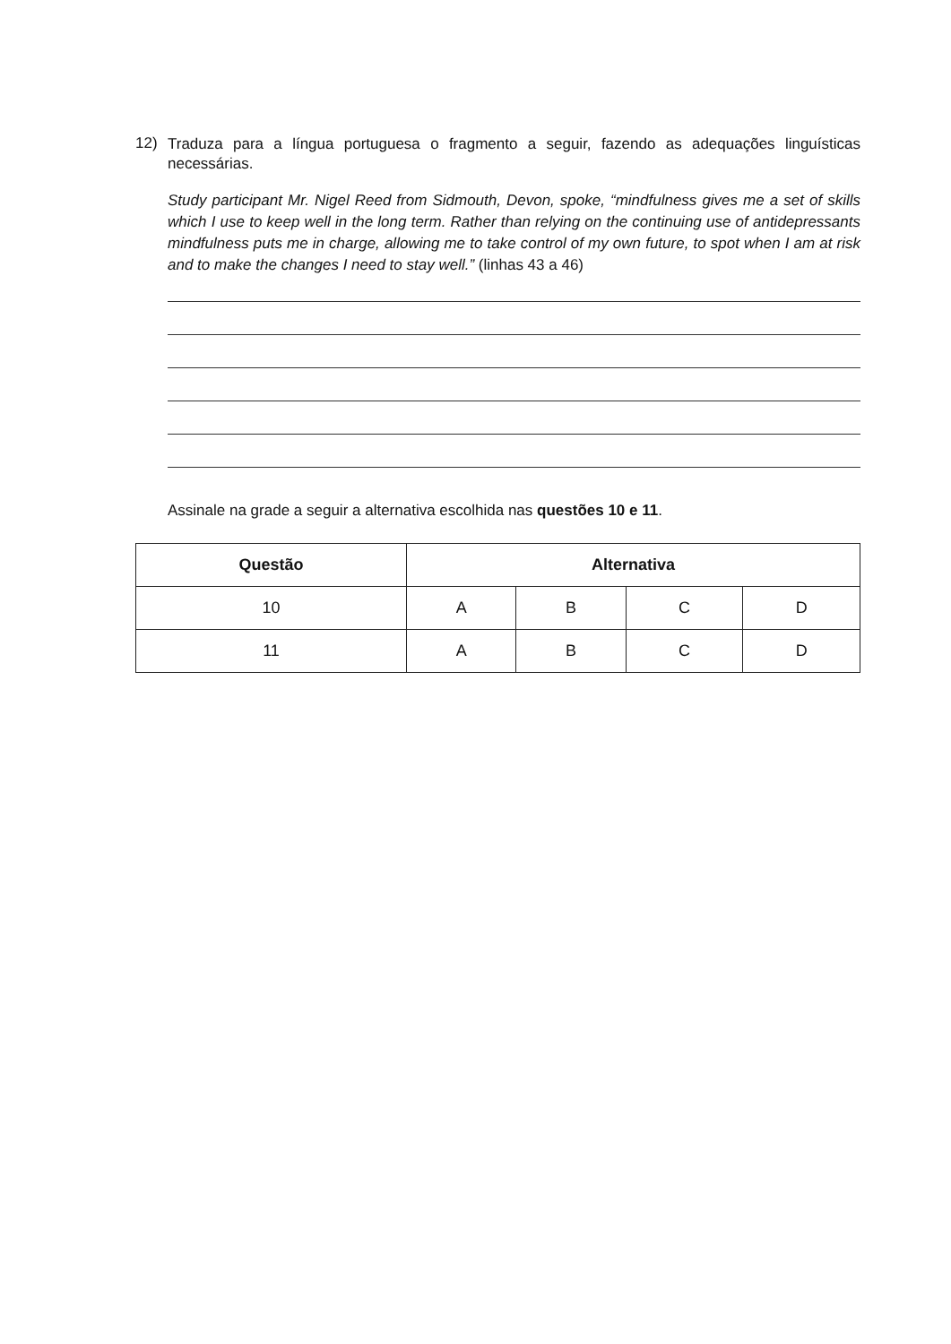12)
Traduza para a língua portuguesa o fragmento a seguir, fazendo as adequações linguísticas necessárias.
Study participant Mr. Nigel Reed from Sidmouth, Devon, spoke, “mindfulness gives me a set of skills which I use to keep well in the long term. Rather than relying on the continuing use of antidepressants mindfulness puts me in charge, allowing me to take control of my own future, to spot when I am at risk and to make the changes I need to stay well.” (linhas 43 a 46)
Assinale na grade a seguir a alternativa escolhida nas questões 10 e 11.
| Questão | Alternativa | | | |
| --- | --- | --- | --- | --- |
| 10 | A | B | C | D |
| 11 | A | B | C | D |